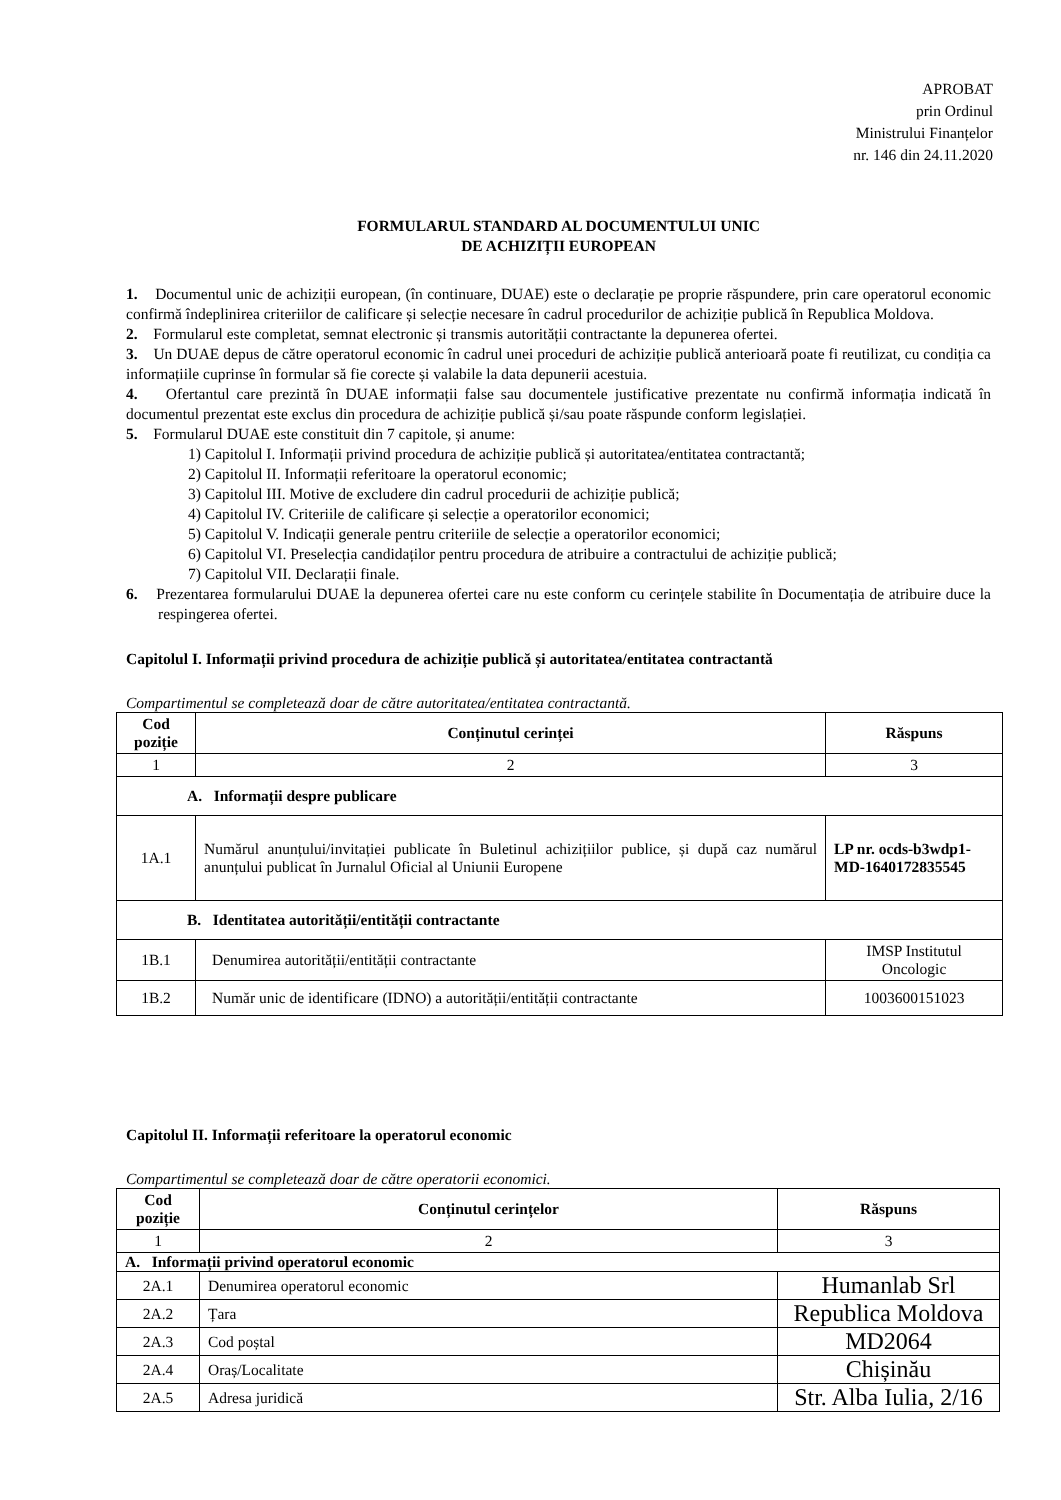APROBAT
prin Ordinul
Ministrului Finanțelor
nr. 146 din 24.11.2020
FORMULARUL STANDARD AL DOCUMENTULUI UNIC
DE ACHIZIȚII EUROPEAN
1. Documentul unic de achiziții european, (în continuare, DUAE) este o declarație pe proprie răspundere, prin care operatorul economic confirmă îndeplinirea criteriilor de calificare și selecție necesare în cadrul procedurilor de achiziție publică în Republica Moldova.
2. Formularul este completat, semnat electronic și transmis autorității contractante la depunerea ofertei.
3. Un DUAE depus de către operatorul economic în cadrul unei proceduri de achiziție publică anterioară poate fi reutilizat, cu condiția ca informațiile cuprinse în formular să fie corecte și valabile la data depunerii acestuia.
4. Ofertantul care prezintă în DUAE informații false sau documentele justificative prezentate nu confirmă informația indicată în documentul prezentat este exclus din procedura de achiziție publică și/sau poate răspunde conform legislației.
5. Formularul DUAE este constituit din 7 capitole, și anume:
1) Capitolul I. Informații privind procedura de achiziție publică și autoritatea/entitatea contractantă;
2) Capitolul II. Informații referitoare la operatorul economic;
3) Capitolul III. Motive de excludere din cadrul procedurii de achiziție publică;
4) Capitolul IV. Criteriile de calificare și selecție a operatorilor economici;
5) Capitolul V. Indicații generale pentru criteriile de selecție a operatorilor economici;
6) Capitolul VI. Preselecția candidaților pentru procedura de atribuire a contractului de achiziție publică;
7) Capitolul VII. Declarații finale.
6. Prezentarea formularului DUAE la depunerea ofertei care nu este conform cu cerințele stabilite în Documentația de atribuire duce la respingerea ofertei.
Capitolul I. Informații privind procedura de achiziție publică și autoritatea/entitatea contractantă
Compartimentul se completează doar de către autoritatea/entitatea contractantă.
| Cod poziție | Conținutul cerinței | Răspuns |
| --- | --- | --- |
| 1 | 2 | 3 |
| A. Informații despre publicare | | |
| 1A.1 | Numărul anunțului/invitației publicate în Buletinul achizițiilor publice, și după caz numărul anunțului publicat în Jurnalul Oficial al Uniunii Europene | LP nr. ocds-b3wdp1-MD-1640172835545 |
| B. Identitatea autorității/entității contractante | | |
| 1B.1 | Denumirea autorității/entității contractante | IMSP Institutul Oncologic |
| 1B.2 | Număr unic de identificare (IDNO) a autorității/entității contractante | 1003600151023 |
Capitolul II. Informații referitoare la operatorul economic
Compartimentul se completează doar de către operatorii economici.
| Cod poziție | Conținutul cerințelor | Răspuns |
| --- | --- | --- |
| 1 | 2 | 3 |
| A. Informații privind operatorul economic | | |
| 2A.1 | Denumirea operatorul economic | Humanlab Srl |
| 2A.2 | Țara | Republica Moldova |
| 2A.3 | Cod poștal | MD2064 |
| 2A.4 | Oraș/Localitate | Chișinău |
| 2A.5 | Adresa juridică | Str. Alba Iulia, 2/16 |